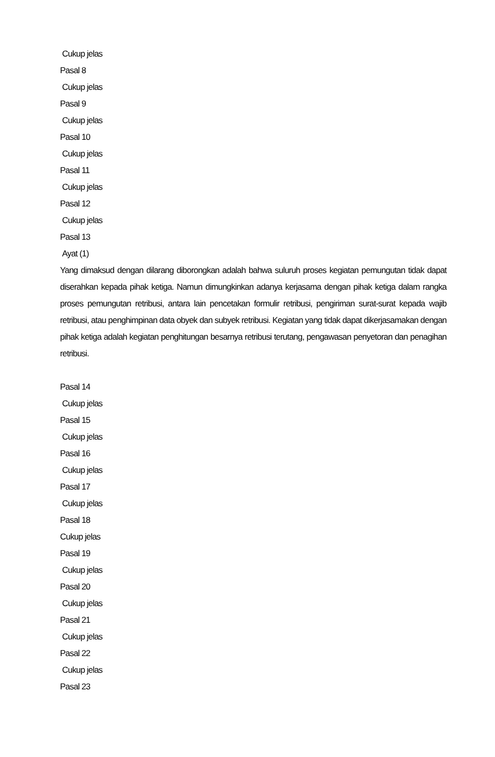Cukup jelas
Pasal 8
Cukup jelas
Pasal 9
Cukup jelas
Pasal 10
Cukup jelas
Pasal 11
Cukup jelas
Pasal 12
Cukup jelas
Pasal 13
Ayat (1)
Yang dimaksud dengan dilarang diborongkan adalah bahwa suluruh proses kegiatan pemungutan tidak dapat diserahkan kepada pihak ketiga. Namun dimungkinkan adanya kerjasama dengan pihak ketiga dalam rangka proses pemungutan retribusi, antara lain pencetakan formulir retribusi, pengiriman surat-surat kepada wajib retribusi, atau penghimpinan data obyek dan subyek retribusi. Kegiatan yang tidak dapat dikerjasamakan dengan pihak ketiga adalah kegiatan penghitungan besarnya retribusi terutang, pengawasan penyetoran dan penagihan retribusi.
Pasal 14
Cukup jelas
Pasal 15
Cukup jelas
Pasal 16
Cukup jelas
Pasal 17
Cukup jelas
Pasal 18
Cukup jelas
Pasal 19
Cukup jelas
Pasal 20
Cukup jelas
Pasal 21
Cukup jelas
Pasal 22
Cukup jelas
Pasal 23